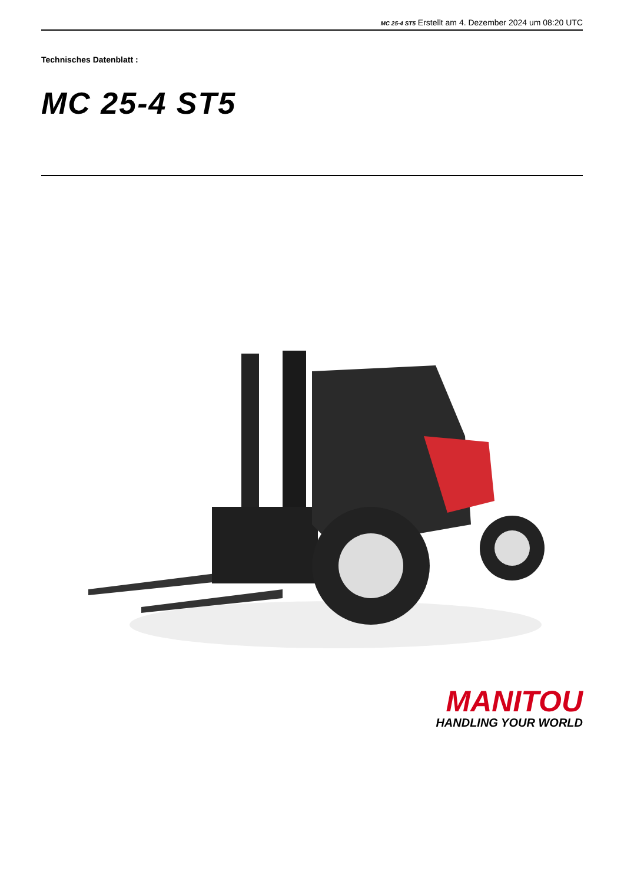MC 25-4 ST5 Erstellt am 4. Dezember 2024 um 08:20 UTC
Technisches Datenblatt :
MC 25-4 ST5
MANITOU
HANDLING YOUR WORLD